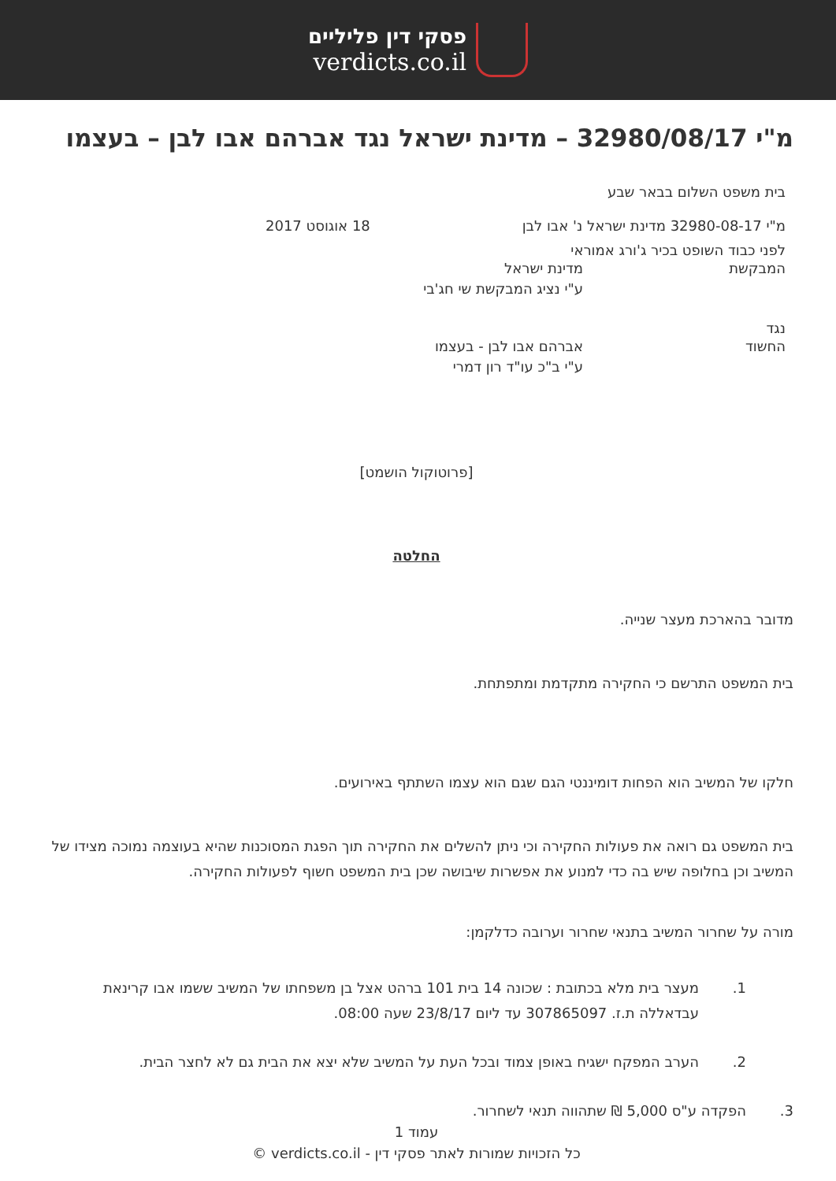פסקי דין פליליים
verdicts.co.il
מ"י 32980/08/17 – מדינת ישראל נגד אברהם אבו לבן – בעצמו
בית משפט השלום בבאר שבע
מ"י 32980-08-17 מדינת ישראל נ' אבו לבן 18 אוגוסט 2017
לפני כבוד השופט בכיר ג'ורג אמוראי
המבקשת מדינת ישראל
ע"י נציג המבקשת שי חג'בי
נגד
החשוד אברהם אבו לבן - בעצמו
ע"י ב"כ עו"ד רון דמרי
[פרוטוקול הושמט]
החלטה
מדובר בהארכת מעצר שנייה.
בית המשפט התרשם כי החקירה מתקדמת ומתפתחת.
חלקו של המשיב הוא הפחות דומיננטי הגם שגם הוא עצמו השתתף באירועים.
בית המשפט גם רואה את פעולות החקירה וכי ניתן להשלים את החקירה תוך הפגת המסוכנות שהיא בעוצמה נמוכה מצידו של המשיב וכן בחלופה שיש בה כדי למנוע את אפשרות שיבושה שכן בית המשפט חשוף לפעולות החקירה.
מורה על שחרור המשיב בתנאי שחרור וערובה כדלקמן:
1. מעצר בית מלא בכתובת : שכונה 14 בית 101 ברהט אצל בן משפחתו של המשיב ששמו אבו קרינאת עבדאללה ת.ז. 307865097 עד ליום 23/8/17 שעה 08:00.
2. הערב המפקח ישגיח באופן צמוד ובכל העת על המשיב שלא יצא את הבית גם לא לחצר הבית.
3. הפקדה ע"ס 5,000 ₪ שתהווה תנאי לשחרור.
עמוד 1
כל הזכויות שמורות לאתר פסקי דין - verdicts.co.il ©